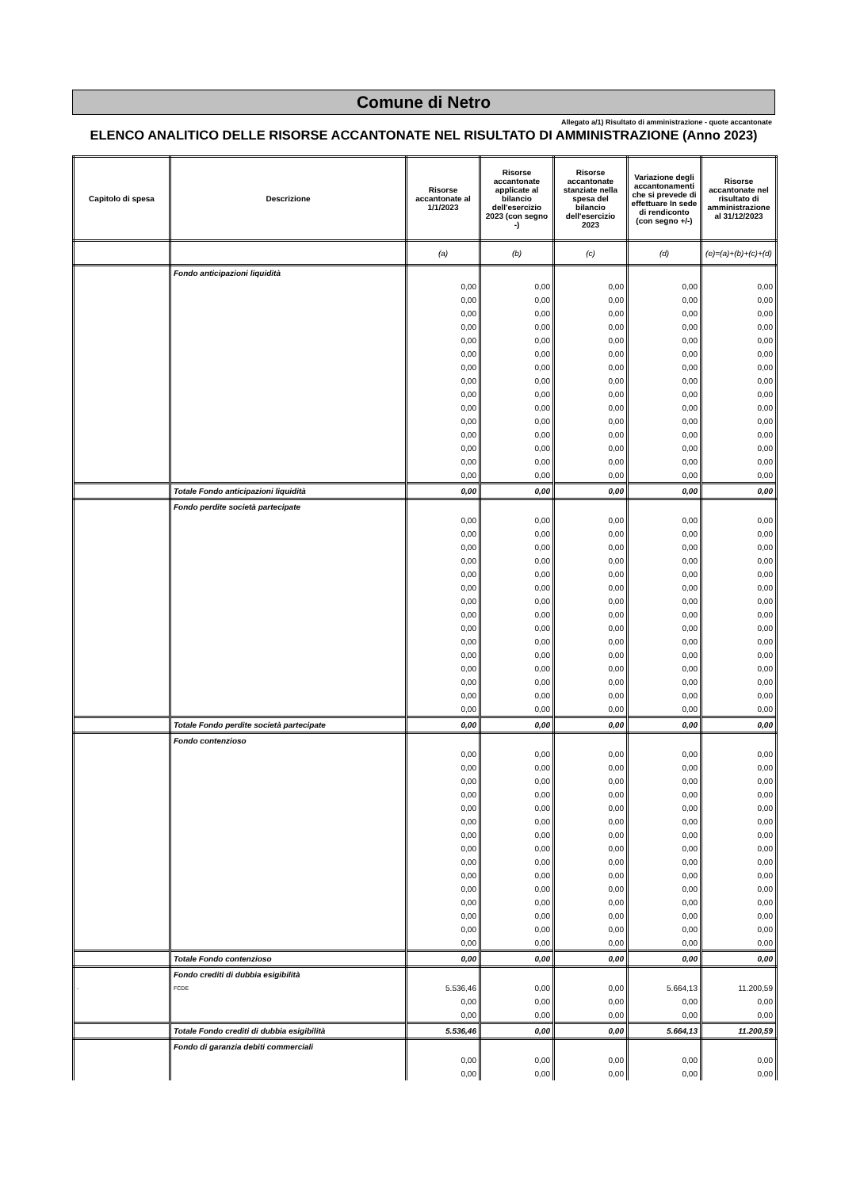Comune di Netro
Allegato a/1) Risultato di amministrazione - quote accantonate
ELENCO ANALITICO DELLE RISORSE ACCANTONATE NEL RISULTATO DI AMMINISTRAZIONE (Anno 2023)
| Capitolo di spesa | Descrizione | Risorse accantonate al 1/1/2023 | Risorse accantonate applicate al bilancio dell'esercizio 2023 (con segno -) | Risorse accantonate stanziate nella spesa del bilancio dell'esercizio 2023 | Variazione degli accantonamenti che si prevede di effettuare In sede di rendiconto (con segno +/-) | Risorse accantonate nel risultato di amministrazione al 31/12/2023 |
| --- | --- | --- | --- | --- | --- | --- |
| | | (a) | (b) | (c) | (d) | (e)=(a)+(b)+(c)+(d) |
| | Fondo anticipazioni liquidità | | | | | |
| | | 0,00 | 0,00 | 0,00 | 0,00 | 0,00 |
| | | 0,00 | 0,00 | 0,00 | 0,00 | 0,00 |
| | | 0,00 | 0,00 | 0,00 | 0,00 | 0,00 |
| | | 0,00 | 0,00 | 0,00 | 0,00 | 0,00 |
| | | 0,00 | 0,00 | 0,00 | 0,00 | 0,00 |
| | | 0,00 | 0,00 | 0,00 | 0,00 | 0,00 |
| | | 0,00 | 0,00 | 0,00 | 0,00 | 0,00 |
| | | 0,00 | 0,00 | 0,00 | 0,00 | 0,00 |
| | | 0,00 | 0,00 | 0,00 | 0,00 | 0,00 |
| | | 0,00 | 0,00 | 0,00 | 0,00 | 0,00 |
| | | 0,00 | 0,00 | 0,00 | 0,00 | 0,00 |
| | | 0,00 | 0,00 | 0,00 | 0,00 | 0,00 |
| | | 0,00 | 0,00 | 0,00 | 0,00 | 0,00 |
| | | 0,00 | 0,00 | 0,00 | 0,00 | 0,00 |
| | | 0,00 | 0,00 | 0,00 | 0,00 | 0,00 |
| | Totale Fondo anticipazioni liquidità | 0,00 | 0,00 | 0,00 | 0,00 | 0,00 |
| | Fondo perdite società partecipate | | | | | |
| | | 0,00 | 0,00 | 0,00 | 0,00 | 0,00 |
| | | 0,00 | 0,00 | 0,00 | 0,00 | 0,00 |
| | | 0,00 | 0,00 | 0,00 | 0,00 | 0,00 |
| | | 0,00 | 0,00 | 0,00 | 0,00 | 0,00 |
| | | 0,00 | 0,00 | 0,00 | 0,00 | 0,00 |
| | | 0,00 | 0,00 | 0,00 | 0,00 | 0,00 |
| | | 0,00 | 0,00 | 0,00 | 0,00 | 0,00 |
| | | 0,00 | 0,00 | 0,00 | 0,00 | 0,00 |
| | | 0,00 | 0,00 | 0,00 | 0,00 | 0,00 |
| | | 0,00 | 0,00 | 0,00 | 0,00 | 0,00 |
| | | 0,00 | 0,00 | 0,00 | 0,00 | 0,00 |
| | | 0,00 | 0,00 | 0,00 | 0,00 | 0,00 |
| | | 0,00 | 0,00 | 0,00 | 0,00 | 0,00 |
| | | 0,00 | 0,00 | 0,00 | 0,00 | 0,00 |
| | | 0,00 | 0,00 | 0,00 | 0,00 | 0,00 |
| | Totale Fondo perdite società partecipate | 0,00 | 0,00 | 0,00 | 0,00 | 0,00 |
| | Fondo contenzioso | | | | | |
| | | 0,00 | 0,00 | 0,00 | 0,00 | 0,00 |
| | | 0,00 | 0,00 | 0,00 | 0,00 | 0,00 |
| | | 0,00 | 0,00 | 0,00 | 0,00 | 0,00 |
| | | 0,00 | 0,00 | 0,00 | 0,00 | 0,00 |
| | | 0,00 | 0,00 | 0,00 | 0,00 | 0,00 |
| | | 0,00 | 0,00 | 0,00 | 0,00 | 0,00 |
| | | 0,00 | 0,00 | 0,00 | 0,00 | 0,00 |
| | | 0,00 | 0,00 | 0,00 | 0,00 | 0,00 |
| | | 0,00 | 0,00 | 0,00 | 0,00 | 0,00 |
| | | 0,00 | 0,00 | 0,00 | 0,00 | 0,00 |
| | | 0,00 | 0,00 | 0,00 | 0,00 | 0,00 |
| | | 0,00 | 0,00 | 0,00 | 0,00 | 0,00 |
| | | 0,00 | 0,00 | 0,00 | 0,00 | 0,00 |
| | | 0,00 | 0,00 | 0,00 | 0,00 | 0,00 |
| | | 0,00 | 0,00 | 0,00 | 0,00 | 0,00 |
| | Totale Fondo contenzioso | 0,00 | 0,00 | 0,00 | 0,00 | 0,00 |
| | Fondo crediti di dubbia esigibilità | | | | | |
| - | FCDE | 5.536,46 | 0,00 | 0,00 | 5.664,13 | 11.200,59 |
| | | 0,00 | 0,00 | 0,00 | 0,00 | 0,00 |
| | | 0,00 | 0,00 | 0,00 | 0,00 | 0,00 |
| | Totale Fondo crediti di dubbia esigibilità | 5.536,46 | 0,00 | 0,00 | 5.664,13 | 11.200,59 |
| | Fondo di garanzia debiti commerciali | | | | | |
| | | 0,00 | 0,00 | 0,00 | 0,00 | 0,00 |
| | | 0,00 | 0,00 | 0,00 | 0,00 | 0,00 |